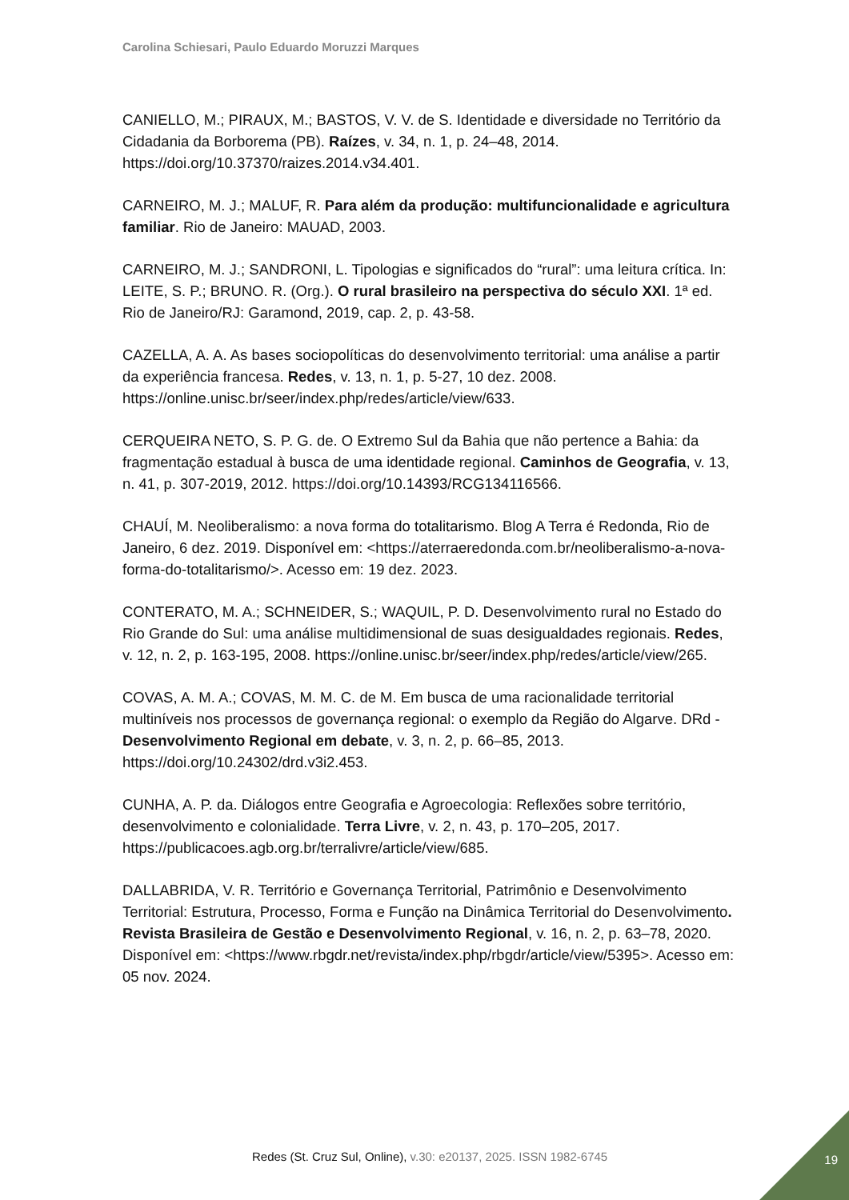Carolina Schiesari, Paulo Eduardo Moruzzi Marques
CANIELLO, M.; PIRAUX, M.; BASTOS, V. V. de S. Identidade e diversidade no Território da Cidadania da Borborema (PB). Raízes, v. 34, n. 1, p. 24–48, 2014. https://doi.org/10.37370/raizes.2014.v34.401.
CARNEIRO, M. J.; MALUF, R. Para além da produção: multifuncionalidade e agricultura familiar. Rio de Janeiro: MAUAD, 2003.
CARNEIRO, M. J.; SANDRONI, L. Tipologias e significados do “rural”: uma leitura crítica. In: LEITE, S. P.; BRUNO. R. (Org.). O rural brasileiro na perspectiva do século XXI. 1ª ed. Rio de Janeiro/RJ: Garamond, 2019, cap. 2, p. 43-58.
CAZELLA, A. A. As bases sociopolíticas do desenvolvimento territorial: uma análise a partir da experiência francesa. Redes, v. 13, n. 1, p. 5-27, 10 dez. 2008. https://online.unisc.br/seer/index.php/redes/article/view/633.
CERQUEIRA NETO, S. P. G. de. O Extremo Sul da Bahia que não pertence a Bahia: da fragmentação estadual à busca de uma identidade regional. Caminhos de Geografia, v. 13, n. 41, p. 307-2019, 2012. https://doi.org/10.14393/RCG134116566.
CHAUÍ, M. Neoliberalismo: a nova forma do totalitarismo. Blog A Terra é Redonda, Rio de Janeiro, 6 dez. 2019. Disponível em: <https://aterraeredonda.com.br/neoliberalismo-a-nova-forma-do-totalitarismo/>. Acesso em: 19 dez. 2023.
CONTERATO, M. A.; SCHNEIDER, S.; WAQUIL, P. D. Desenvolvimento rural no Estado do Rio Grande do Sul: uma análise multidimensional de suas desigualdades regionais. Redes, v. 12, n. 2, p. 163-195, 2008. https://online.unisc.br/seer/index.php/redes/article/view/265.
COVAS, A. M. A.; COVAS, M. M. C. de M. Em busca de uma racionalidade territorial multiníveis nos processos de governança regional: o exemplo da Região do Algarve. DRd - Desenvolvimento Regional em debate, v. 3, n. 2, p. 66–85, 2013. https://doi.org/10.24302/drd.v3i2.453.
CUNHA, A. P. da. Diálogos entre Geografia e Agroecologia: Reflexões sobre território, desenvolvimento e colonialidade. Terra Livre, v. 2, n. 43, p. 170–205, 2017. https://publicacoes.agb.org.br/terralivre/article/view/685.
DALLABRIDA, V. R. Território e Governança Territorial, Patrimônio e Desenvolvimento Territorial: Estrutura, Processo, Forma e Função na Dinâmica Territorial do Desenvolvimento. Revista Brasileira de Gestão e Desenvolvimento Regional, v. 16, n. 2, p. 63–78, 2020. Disponível em: <https://www.rbgdr.net/revista/index.php/rbgdr/article/view/5395>. Acesso em: 05 nov. 2024.
Redes (St. Cruz Sul, Online), v.30: e20137, 2025. ISSN 1982-6745
19